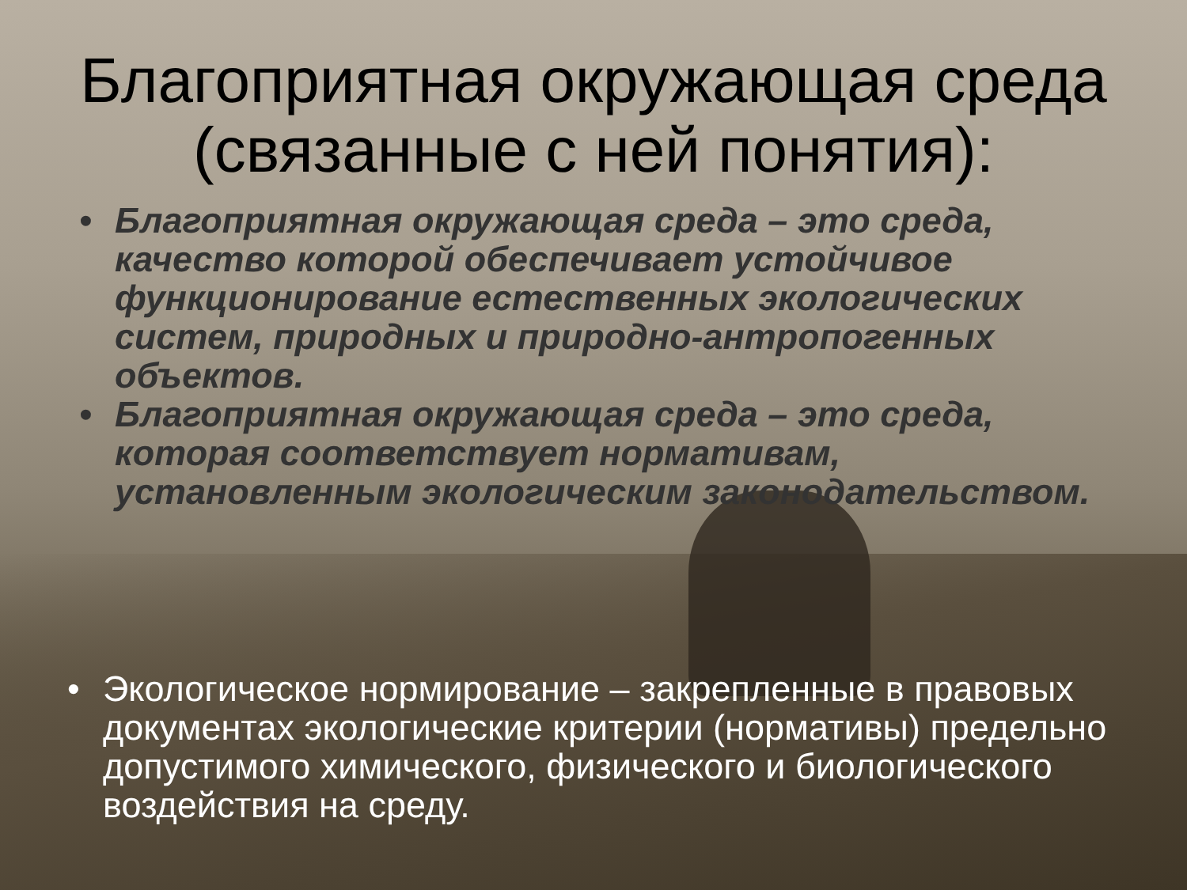Благоприятная окружающая среда (связанные с ней понятия):
• Благоприятная окружающая среда – это среда, качество которой обеспечивает устойчивое функционирование естественных экологических систем, природных и природно-антропогенных объектов.
• Благоприятная окружающая среда – это среда, которая соответствует нормативам, установленным экологическим законодательством.
• Экологическое нормирование – закрепленные в правовых документах экологические критерии (нормативы) предельно допустимого химического, физического и биологического воздействия на среду.